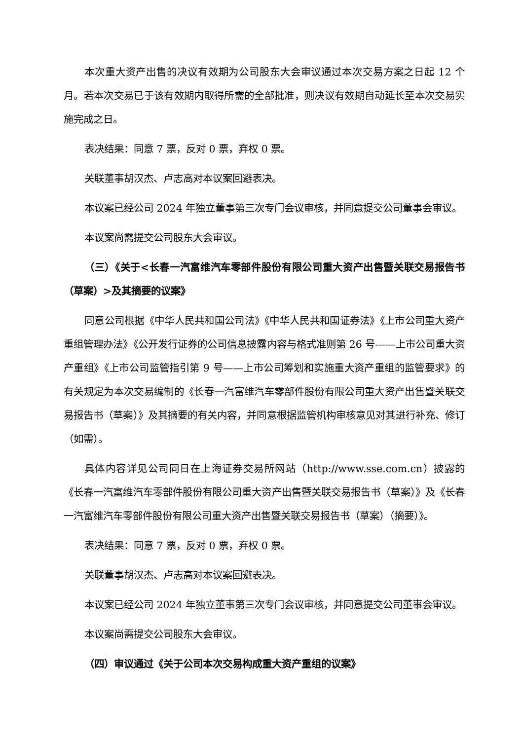本次重大资产出售的决议有效期为公司股东大会审议通过本次交易方案之日起 12 个月。若本次交易已于该有效期内取得所需的全部批准，则决议有效期自动延长至本次交易实施完成之日。
表决结果：同意 7 票，反对 0 票，弃权 0 票。
关联董事胡汉杰、卢志高对本议案回避表决。
本议案已经公司 2024 年独立董事第三次专门会议审核，并同意提交公司董事会审议。
本议案尚需提交公司股东大会审议。
（三）《关于<长春一汽富维汽车零部件股份有限公司重大资产出售暨关联交易报告书（草案）>及其摘要的议案》
同意公司根据《中华人民共和国公司法》《中华人民共和国证券法》《上市公司重大资产重组管理办法》《公开发行证券的公司信息披露内容与格式准则第 26 号——上市公司重大资产重组》《上市公司监管指引第 9 号——上市公司筹划和实施重大资产重组的监管要求》的有关规定为本次交易编制的《长春一汽富维汽车零部件股份有限公司重大资产出售暨关联交易报告书（草案）》及其摘要的有关内容，并同意根据监管机构审核意见对其进行补充、修订（如需）。
具体内容详见公司同日在上海证券交易所网站（http://www.sse.com.cn）披露的《长春一汽富维汽车零部件股份有限公司重大资产出售暨关联交易报告书（草案）》及《长春一汽富维汽车零部件股份有限公司重大资产出售暨关联交易报告书（草案）（摘要）》。
表决结果：同意 7 票，反对 0 票，弃权 0 票。
关联董事胡汉杰、卢志高对本议案回避表决。
本议案已经公司 2024 年独立董事第三次专门会议审核，并同意提交公司董事会审议。
本议案尚需提交公司股东大会审议。
（四）审议通过《关于公司本次交易构成重大资产重组的议案》